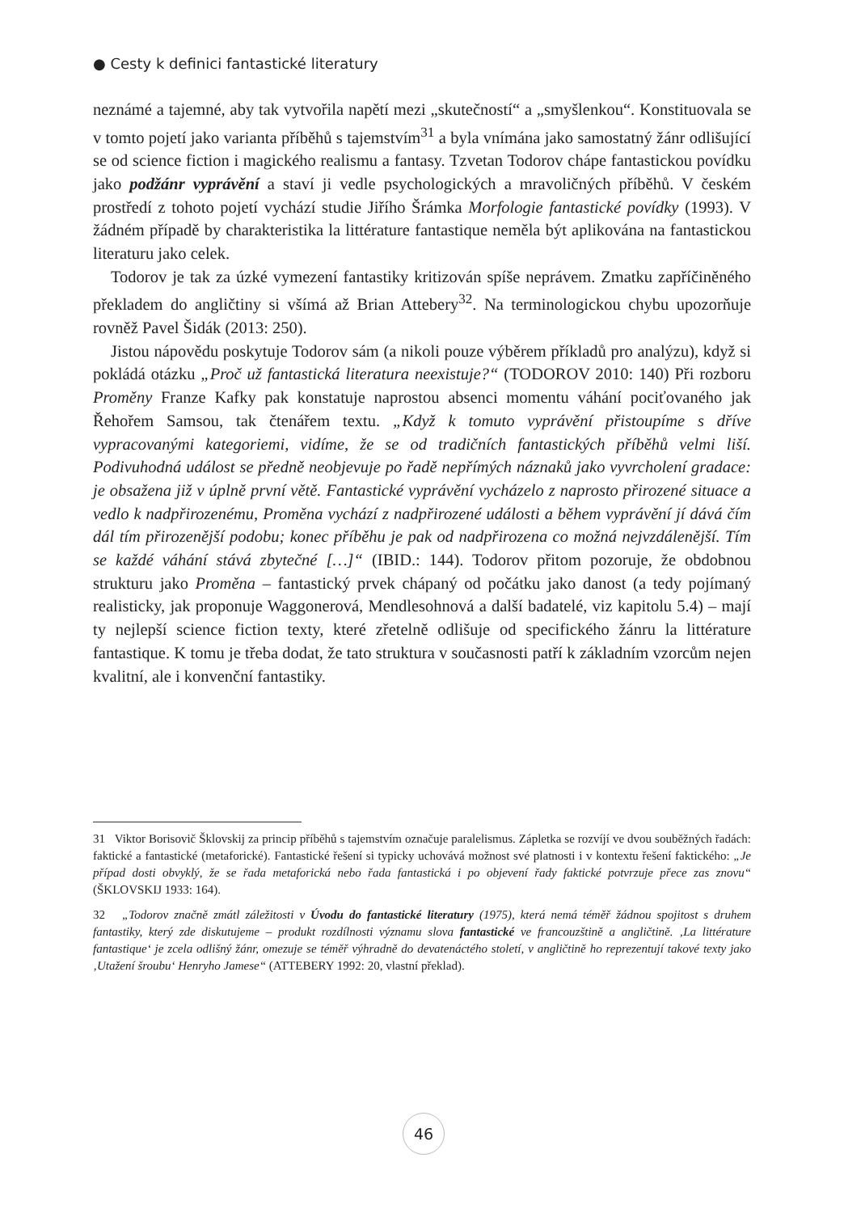● Cesty k definici fantastické literatury
neznámé a tajemné, aby tak vytvořila napětí mezi „skutečností“ a „smyšlenkou“. Konstituovala se v tomto pojetí jako varianta příběhů s tajemstvím<sup>31</sup> a byla vnímána jako samostatný žánr odlišující se od science fiction i magického realismu a fantasy. Tzvetan Todorov chápe fantastickou povídku jako podžánr vyprávění a staví ji vedle psychologických a mravoličných příběhů. V českém prostředí z tohoto pojetí vychází studie Jiřího Šrámka Morfologie fantastické povídky (1993). V žádném případě by charakteristika la littérature fantastique neměla být aplikována na fantastickou literaturu jako celek.
Todorov je tak za úzké vymezení fantastiky kritizován spíše neprávem. Zmatku zapříčiněného překladem do angličtiny si všímá až Brian Attebery<sup>32</sup>. Na terminologickou chybu upozorňuje rovněž Pavel Šidák (2013: 250).
Jistou nápovědu poskytuje Todorov sám (a nikoli pouze výběrem příkladů pro analýzu), když si pokládá otázku „Proč už fantastická literatura neexistuje?“ (TODOROV 2010: 140) Při rozboru Proměny Franze Kafky pak konstatuje naprostou absenci momentu váhání pociťovaného jak Řehořem Samsou, tak čtenářem textu. „Když k tomuto vyprávění přistoupíme s dříve vypracovanými kategoriemi, vidíme, že se od tradičních fantastických příběhů velmi liší. Podivuhodná událost se předně neobjevuje po řadě nepřímých náznaků jako vyvrcholení gradace: je obsažena již v úplně první větě. Fantastické vyprávění vycházelo z naprosto přirozené situace a vedlo k nadpřirozenému, Proměna vychází z nadpřirozené události a během vyprávění jí dává čím dál tím přirozenější podobu; konec příběhu je pak od nadpřirozena co možná nejvzdálenější. Tím se každé váhání stává zbytečné […]“ (IBID.: 144). Todorov přitom pozoruje, že obdobnou strukturu jako Proměna – fantastický prvek chápaný od počátku jako danost (a tedy pojímaný realisticky, jak proponuje Waggonerová, Mendlesohnová a další badatelé, viz kapitolu 5.4) – mají ty nejlepší science fiction texty, které zřetelně odlišuje od specifického žánru la littérature fantastique. K tomu je třeba dodat, že tato struktura v současnosti patří k základním vzorcům nejen kvalitní, ale i konvenční fantastiky.
31 Viktor Borisovič Šklovskij za princip příběhů s tajemstvím označuje paralelismus. Zápletka se rozvíjí ve dvou souběžných řadách: faktické a fantastické (metaforické). Fantastické řešení si typicky uchovává možnost své platnosti i v kontextu řešení faktického: „Je případ dosti obvyklý, že se řada metaforická nebo řada fantastická i po objevení řady faktické potvrzuje přece zas znovu“ (ŠKLOVSKIJ 1933: 164).
32 „Todorov značně zmátl záležitosti v Úvodu do fantastické literatury (1975), která nemá téměř žádnou spojitost s druhem fantastiky, který zde diskutujeme – produkt rozdílnosti významu slova fantastické ve francouzštině a angličtině. ‚La littérature fantastique‘ je zcela odlišný žánr, omezuje se téměř výhradně do devatenáctého století, v angličtině ho reprezentují takové texty jako ‚Utažení šroubu‘ Henryho Jamese“ (ATTEBERY 1992: 20, vlastní překlad).
46